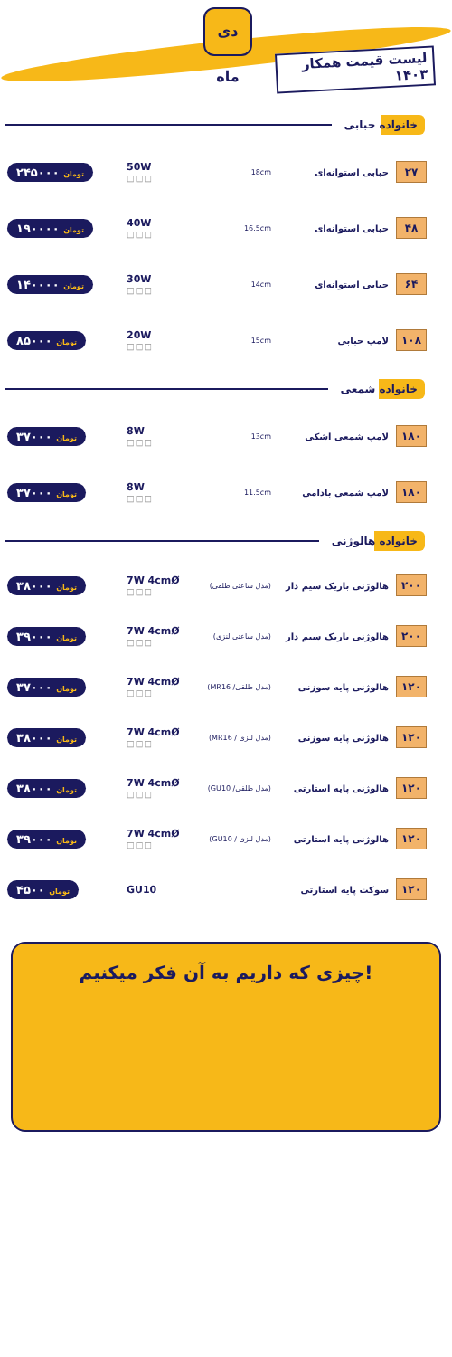دی ماه
لیست قیمت همکار ۱۴۰۳
خانواده حبابی
۲۷
حبابی استوانه‌ای
18cm
50W
□□□
تومان ۲۴۵۰۰۰
۴۸
حبابی استوانه‌ای
16.5cm
40W
□□□
تومان ۱۹۰۰۰۰
۶۴
حبابی استوانه‌ای
14cm
30W
□□□
تومان ۱۴۰۰۰۰
۱۰۸
لامپ حبابی
15cm
20W
□□□
تومان ۸۵۰۰۰
خانواده شمعی
۱۸۰
لامپ شمعی اشکی
13cm
8W
□□□
تومان ۳۷۰۰۰
۱۸۰
لامپ شمعی بادامی
11.5cm
8W
□□□
تومان ۳۷۰۰۰
خانواده هالوژنی
۲۰۰
هالوژنی باریک سیم دار
(مدل ساعتی طلقی)
7W 4cmØ
□□□
تومان ۳۸۰۰۰
۲۰۰
هالوژنی باریک سیم دار
(مدل ساعتی لنزی)
7W 4cmØ
□□□
تومان ۳۹۰۰۰
۱۲۰
هالوژنی پایه سوزنی
(مدل طلقی/ MR16)
7W 4cmØ
□□□
تومان ۳۷۰۰۰
۱۲۰
هالوژنی پایه سوزنی
(مدل لنزی / MR16)
7W 4cmØ
□□□
تومان ۳۸۰۰۰
۱۲۰
هالوژنی پایه استارتی
(مدل طلقی/ GU10)
7W 4cmØ
□□□
تومان ۳۸۰۰۰
۱۲۰
هالوژنی پایه استارتی
(مدل لنزی / GU10)
7W 4cmØ
□□□
تومان ۳۹۰۰۰
۱۲۰
سوکت پایه استارتی GU10
تومان ۴۵۰۰
چیزی که داریم به آن فکر میکنیم!